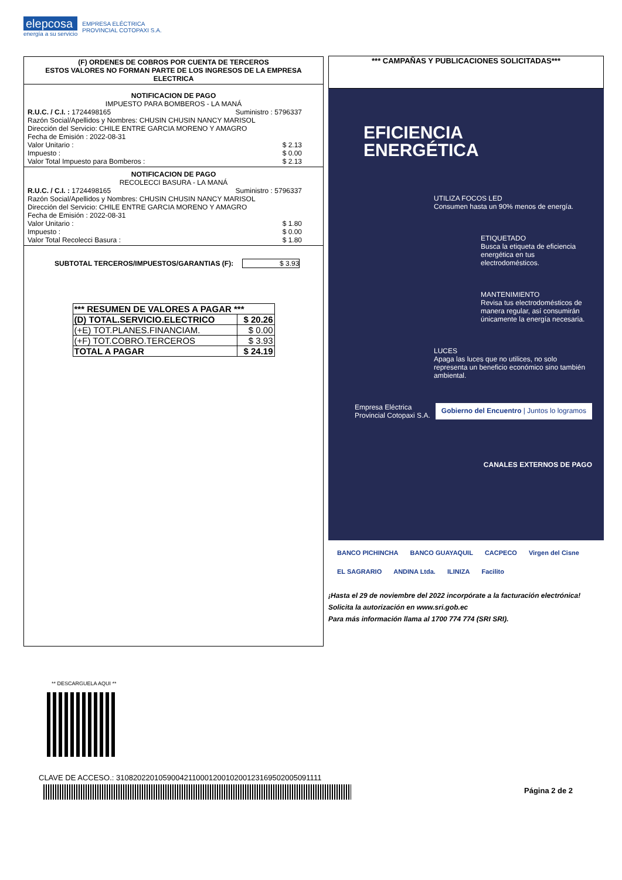elepcosa
energía a su servicio
EMPRESA ELÉCTRICA
PROVINCIAL COTOPAXI S.A.
(F) ORDENES DE COBROS POR CUENTA DE TERCEROS
ESTOS VALORES NO FORMAN PARTE DE LOS INGRESOS DE LA EMPRESA ELECTRICA
NOTIFICACION DE PAGO
IMPUESTO PARA BOMBEROS - LA MANÁ
R.U.C. / C.I. : 1724498165 Suministro : 5796337
Razón Social/Apellidos y Nombres: CHUSIN CHUSIN NANCY MARISOL
Dirección del Servicio: CHILE ENTRE GARCIA MORENO Y AMAGRO
Fecha de Emisión : 2022-08-31
Valor Unitario : $ 2.13
Impuesto : $ 0.00
Valor Total Impuesto para Bomberos : $ 2.13
NOTIFICACION DE PAGO
RECOLECCI BASURA - LA MANÁ
R.U.C. / C.I. : 1724498165 Suministro : 5796337
Razón Social/Apellidos y Nombres: CHUSIN CHUSIN NANCY MARISOL
Dirección del Servicio: CHILE ENTRE GARCIA MORENO Y AMAGRO
Fecha de Emisión : 2022-08-31
Valor Unitario : $ 1.80
Impuesto : $ 0.00
Valor Total Recolecci Basura : $ 1.80
SUBTOTAL TERCEROS/IMPUESTOS/GARANTIAS (F): $ 3.93
| *** RESUMEN DE VALORES A PAGAR *** | |
| --- | --- |
| (D) TOTAL.SERVICIO.ELECTRICO | $ 20.26 |
| (+E) TOT.PLANES.FINANCIAM. | $ 0.00 |
| (+F) TOT.COBRO.TERCEROS | $ 3.93 |
| TOTAL A PAGAR | $ 24.19 |
*** CAMPAÑAS Y PUBLICACIONES SOLICITADAS***
EFICIENCIA
ENERGÉTICA
UTILIZA FOCOS LED
Consumen hasta un 90% menos de energía.
ETIQUETADO
Busca la etiqueta de eficiencia energética en tus electrodomésticos.
MANTENIMIENTO
Revisa tus electrodomésticos de manera regular, así consumirán únicamente la energía necesaria.
LUCES
Apaga las luces que no utilices, no solo representa un beneficio económico sino también ambiental.
Empresa Eléctrica
Provincial Cotopaxi S.A. Gobierno del Encuentro | Juntos lo logramos
CANALES EXTERNOS DE PAGO
BANCO PICHINCHA BANCO GUAYAQUIL CACPECO Virgen del Cisne EL SAGRARIO ANDINA Ltda. ILINIZA Facilito
¡Hasta el 29 de noviembre del 2022 incorpórate a la facturación electrónica!
Solicita la autorización en www.sri.gob.ec
Para más información llama al 1700 774 774 (SRI SRI).
** DESCARGUELA AQUI **
CLAVE DE ACCESO.: 3108202201059004211000120010200123169502005091111
Página 2 de 2